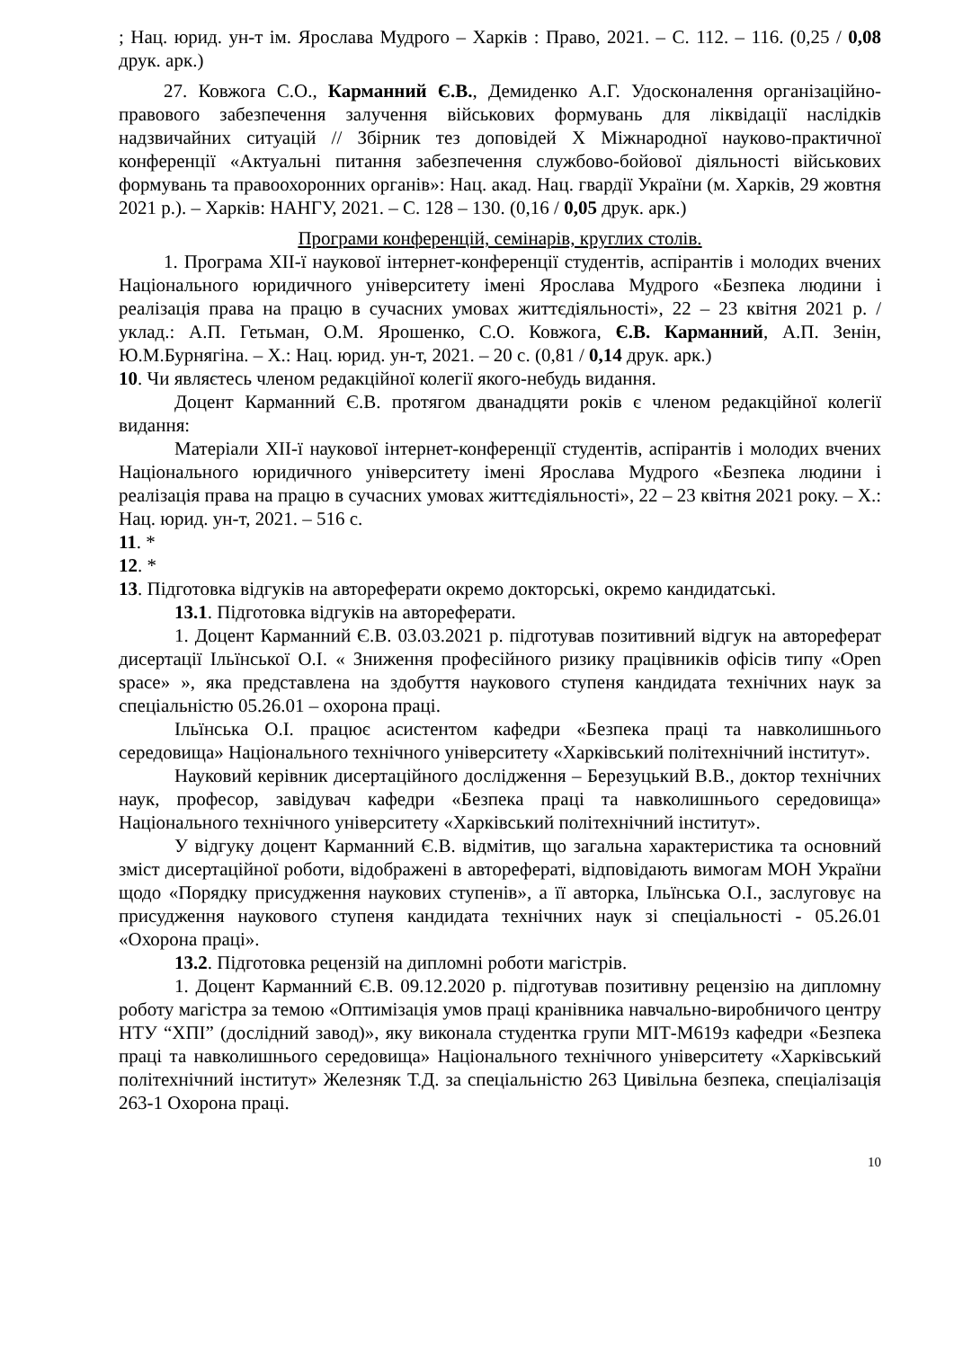; Нац. юрид. ун-т ім. Ярослава Мудрого – Харків : Право, 2021. – С. 112. – 116. (0,25 / 0,08 друк. арк.)
27. Ковжога С.О., Карманний Є.В., Демиденко А.Г. Удосконалення організаційно-правового забезпечення залучення військових формувань для ліквідації наслідків надзвичайних ситуацій // Збірник тез доповідей Х Міжнародної науково-практичної конференції «Актуальні питання забезпечення службово-бойової діяльності військових формувань та правоохоронних органів»: Нац. акад. Нац. гвардії України (м. Харків, 29 жовтня 2021 р.). – Харків: НАНГУ, 2021. – С. 128 – 130. (0,16 / 0,05 друк. арк.)
Програми конференцій, семінарів, круглих столів.
1. Програма XII-ї наукової інтернет-конференції студентів, аспірантів і молодих вчених Національного юридичного університету імені Ярослава Мудрого «Безпека людини і реалізація права на працю в сучасних умовах життєдіяльності», 22 – 23 квітня 2021 р. / уклад.: А.П. Гетьман, О.М. Ярошенко, С.О. Ковжога, Є.В. Карманний, А.П. Зенін, Ю.М.Бурнягіна. – Х.: Нац. юрид. ун-т, 2021. – 20 с. (0,81 / 0,14 друк. арк.)
10. Чи являєтесь членом редакційної колегії якого-небудь видання.
Доцент Карманний Є.В. протягом дванадцяти років є членом редакційної колегії видання:
Матеріали XII-ї наукової інтернет-конференції студентів, аспірантів і молодих вчених Національного юридичного університету імені Ярослава Мудрого «Безпека людини і реалізація права на працю в сучасних умовах життєдіяльності», 22 – 23 квітня 2021 року. – Х.: Нац. юрид. ун-т, 2021. – 516 с.
11. *
12. *
13. Підготовка відгуків на автореферати окремо докторські, окремо кандидатські.
13.1. Підготовка відгуків на автореферати.
1. Доцент Карманний Є.В. 03.03.2021 р. підготував позитивний відгук на автореферат дисертації Ільїнської О.І. « Зниження професійного ризику працівників офісів типу «Open space» », яка представлена на здобуття наукового ступеня кандидата технічних наук за спеціальністю 05.26.01 – охорона праці.
Ільїнська О.І. працює асистентом кафедри «Безпека праці та навколишнього середовища» Національного технічного університету «Харківський політехнічний інститут».
Науковий керівник дисертаційного дослідження – Березуцький В.В., доктор технічних наук, професор, завідувач кафедри «Безпека праці та навколишнього середовища» Національного технічного університету «Харківський політехнічний інститут».
У відгуку доцент Карманний Є.В. відмітив, що загальна характеристика та основний зміст дисертаційної роботи, відображені в авторефераті, відповідають вимогам МОН України щодо «Порядку присудження наукових ступенів», а її авторка, Ільїнська О.І., заслуговує на присудження наукового ступеня кандидата технічних наук зі спеціальності - 05.26.01 «Охорона праці».
13.2. Підготовка рецензій на дипломні роботи магістрів.
1. Доцент Карманний Є.В. 09.12.2020 р. підготував позитивну рецензію на дипломну роботу магістра за темою «Оптимізація умов праці кранівника навчально-виробничого центру НТУ “ХПІ” (дослідний завод)», яку виконала студентка групи МІТ-М619з кафедри «Безпека праці та навколишнього середовища» Національного технічного університету «Харківський політехнічний інститут» Железняк Т.Д. за спеціальністю 263 Цивільна безпека, спеціалізація 263-1 Охорона праці.
10